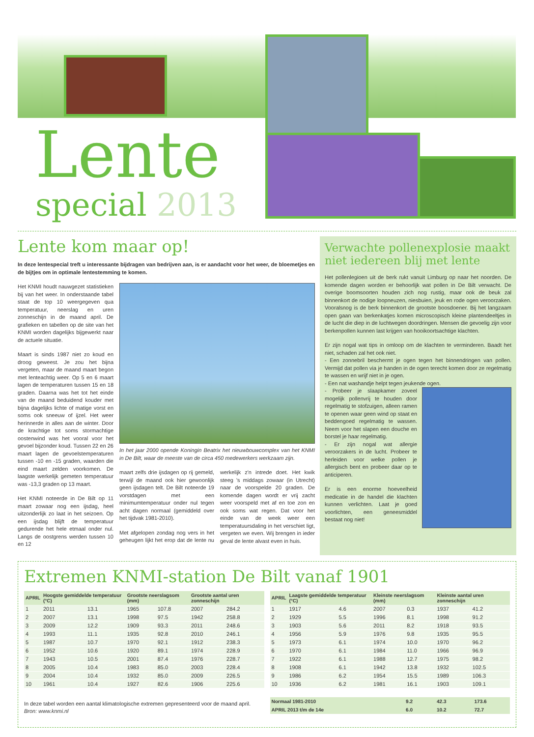Lente
special 2013
Lente kom maar op!
In deze lentespecial treft u interessante bijdragen van bedrijven aan, is er aandacht voor het weer, de bloemetjes en de bijtjes om in optimale lentestemming te komen.
Het KNMI houdt nauwgezet statistieken bij van het weer. In onderstaande tabel staat de top 10 weergegeven qua temperatuur, neerslag en uren zonneschijn in de maand april. De grafieken en tabellen op de site van het KNMI worden dagelijks bijgewerkt naar de actuele situatie.
Maart is sinds 1987 niet zo koud en droog geweest. Je zou het bijna vergeten, maar de maand maart begon met lenteachtig weer. Op 5 en 6 maart lagen de temperaturen tussen 15 en 18 graden. Daarna was het tot het einde van de maand beduidend kouder met bijna dagelijks lichte of matige vorst en soms ook sneeuw of ijzel. Het weer herinnerde in alles aan de winter. Door de krachtige tot soms stormachtige oostenwind was het vooral voor het gevoel bijzonder koud. Tussen 22 en 26 maart lagen de gevoelstemperaturen tussen -10 en -15 graden, waarden die eind maart zelden voorkomen. De laagste werkelijk gemeten temperatuur was -13,3 graden op 13 maart.
Het KNMI noteerde in De Bilt op 11 maart zowaar nog een ijsdag, heel uitzonderlijk zo laat in het seizoen. Op een ijsdag blijft de temperatuur gedurende het hele etmaal onder nul. Langs de oostgrens werden tussen 10 en 12
In het jaar 2000 opende Koningin Beatrix het nieuwbouwcomplex van het KNMI in De Bilt, waar de meeste van de circa 450 medewerkers werkzaam zijn.
maart zelfs drie ijsdagen op rij gemeld, terwijl de maand ook hier gewoonlijk geen ijsdagen telt. De Bilt noteerde 19 vorstdagen met een minimumtemperatuur onder nul tegen acht dagen normaal (gemiddeld over het tijdvak 1981-2010).
Met afgelopen zondag nog vers in het geheugen lijkt het erop dat de lente nu werkelijk z'n intrede doet. Het kwik steeg 's middags zowaar (in Utrecht) naar de voorspelde 20 graden. De komende dagen wordt er vrij zacht weer voorspeld met af en toe zon en ook soms wat regen. Dat voor het einde van de week weer een temperatuursdaling in het verschiet ligt, vergeten we even. Wij brengen in ieder geval de lente alvast even in huis.
Verwachte pollenexplosie maakt niet iedereen blij met lente
Het pollenlegioen uit de berk rukt vanuit Limburg op naar het noorden. De komende dagen worden er behoorlijk wat pollen in De Bilt verwacht. De overige boomsoorten houden zich nog rustig, maar ook de beuk zal binnenkort de nodige loopneuzen, niesbuien, jeuk en rode ogen veroorzaken. Vooralsnog is de berk binnenkort de grootste boosdoener. Bij het langzaam open gaan van berkenkatjes komen microscopisch kleine plantendeeltjes in de lucht die diep in de luchtwegen doordringen. Mensen die gevoelig zijn voor berkenpollen kunnen last krijgen van hooikoortsachtige klachten.
Er zijn nogal wat tips in omloop om de klachten te verminderen. Baadt het niet, schaden zal het ook niet.
- Een zonnebril beschermt je ogen tegen het binnendringen van pollen. Vermijd dat pollen via je handen in de ogen terecht komen door ze regelmatig te wassen en wrijf niet in je ogen.
- Een nat washandje helpt tegen jeukende ogen.
- Probeer je slaapkamer zoveel mogelijk pollenvrij te houden door regelmatig te stofzuigen, alleen ramen te openen waar geen wind op staat en beddengoed regelmatig te wassen. Neem voor het slapen een douche en borstel je haar regelmatig.
- Er zijn nogal wat allergie veroorzakers in de lucht. Probeer te herleiden voor welke pollen je allergisch bent en probeer daar op te anticiperen.
Er is een enorme hoeveelheid medicatie in de handel die klachten kunnen verlichten. Laat je goed voorlichten, een geneesmiddel bestaat nog niet!
Extremen KNMI-station De Bilt vanaf 1901
| APRIL | Hoogste gemiddelde temperatuur (°C) | | Grootste neerslagsom (mm) | | Grootste aantal uren zonneschijn | |
| --- | --- | --- | --- | --- | --- | --- |
| 1 | 2011 | 13.1 | 1965 | 107.8 | 2007 | 284.2 |
| 2 | 2007 | 13.1 | 1998 | 97.5 | 1942 | 258.8 |
| 3 | 2009 | 12.2 | 1909 | 93.3 | 2011 | 248.6 |
| 4 | 1993 | 11.1 | 1935 | 92.8 | 2010 | 246.1 |
| 5 | 1987 | 10.7 | 1970 | 92.1 | 1912 | 238.3 |
| 6 | 1952 | 10.6 | 1920 | 89.1 | 1974 | 228.9 |
| 7 | 1943 | 10.5 | 2001 | 87.4 | 1976 | 228.7 |
| 8 | 2005 | 10.4 | 1983 | 85.0 | 2003 | 228.4 |
| 9 | 2004 | 10.4 | 1932 | 85.0 | 2009 | 226.5 |
| 10 | 1961 | 10.4 | 1927 | 82.6 | 1906 | 225.6 |
In deze tabel worden een aantal klimatologische extremen gepresenteerd voor de maand april.
Bron: www.knmi.nl
| APRIL | Laagste gemiddelde temperatuur (°C) | | Kleinste neerslagsom (mm) | | Kleinste aantal uren zonneschijn | |
| --- | --- | --- | --- | --- | --- | --- |
| 1 | 1917 | 4.6 | 2007 | 0.3 | 1937 | 41.2 |
| 2 | 1929 | 5.5 | 1996 | 8.1 | 1998 | 91.2 |
| 3 | 1903 | 5.6 | 2011 | 8.2 | 1918 | 93.5 |
| 4 | 1956 | 5.9 | 1976 | 9.8 | 1935 | 95.5 |
| 5 | 1973 | 6.1 | 1974 | 10.0 | 1970 | 96.2 |
| 6 | 1970 | 6.1 | 1984 | 11.0 | 1966 | 96.9 |
| 7 | 1922 | 6.1 | 1988 | 12.7 | 1975 | 98.2 |
| 8 | 1908 | 6.1 | 1942 | 13.8 | 1932 | 102.5 |
| 9 | 1986 | 6.2 | 1954 | 15.5 | 1989 | 106.3 |
| 10 | 1936 | 6.2 | 1981 | 16.1 | 1903 | 109.1 |
| Normaal 1981-2010 | 9.2 | | 42.3 | | 173.6 |
| --- | --- | --- | --- | --- | --- |
| APRIL 2013 t/m de 14e | 6.0 | | 10.2 | | 72.7 |